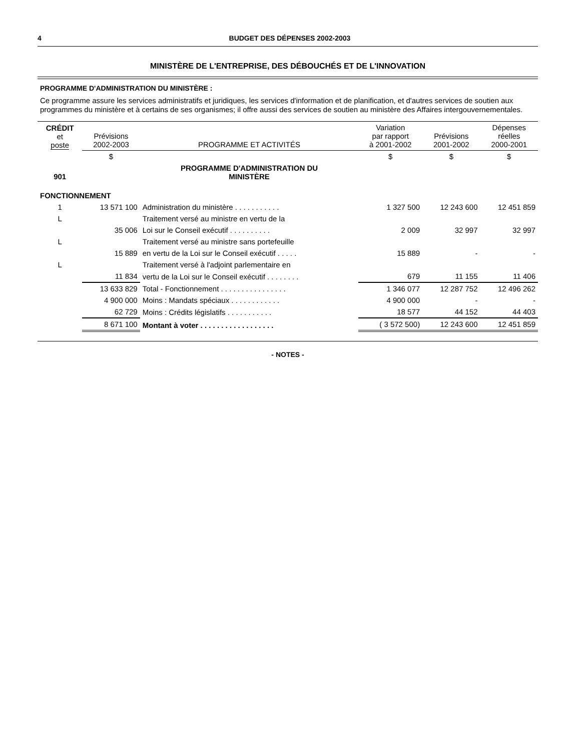4 BUDGET DES DÉPENSES 2002-2003
MINISTÈRE DE L'ENTREPRISE, DES DÉBOUCHÉS ET DE L'INNOVATION
PROGRAMME D'ADMINISTRATION DU MINISTÈRE :
Ce programme assure les services administratifs et juridiques, les services d'information et de planification, et d'autres services de soutien aux programmes du ministère et à certains de ses organismes; il offre aussi des services de soutien au ministère des Affaires intergouvernementales.
| CRÉDIT et poste | Prévisions 2002-2003 | PROGRAMME ET ACTIVITÉS | Variation par rapport à 2001-2002 | Prévisions 2001-2002 | Dépenses réelles 2000-2001 |
| --- | --- | --- | --- | --- | --- |
| | $ | | $ | $ | $ |
| 901 | | PROGRAMME D'ADMINISTRATION DU MINISTÈRE | | | |
| FONCTIONNEMENT | | | | | |
| 1 | 13 571 100 | Administration du ministère . . . . . . . . . . . | 1 327 500 | 12 243 600 | 12 451 859 |
| L | | Traitement versé au ministre en vertu de la | | | |
| | 35 006 | Loi sur le Conseil exécutif . . . . . . . . . . | 2 009 | 32 997 | 32 997 |
| L | | Traitement versé au ministre sans portefeuille | | | |
| | 15 889 | en vertu de la Loi sur le Conseil exécutif . . . . . | 15 889 | - | - |
| L | | Traitement versé à l'adjoint parlementaire en | | | |
| | 11 834 | vertu de la Loi sur le Conseil exécutif . . . . . . . . | 679 | 11 155 | 11 406 |
| | 13 633 829 | Total - Fonctionnement . . . . . . . . . . . . . . . . | 1 346 077 | 12 287 752 | 12 496 262 |
| | 4 900 000 | Moins : Mandats spéciaux . . . . . . . . . . . . | 4 900 000 | - | - |
| | 62 729 | Moins : Crédits législatifs . . . . . . . . . . . | 18 577 | 44 152 | 44 403 |
| | 8 671 100 | Montant à voter . . . . . . . . . . . . . . . . . . | ( 3 572 500) | 12 243 600 | 12 451 859 |
- NOTES -